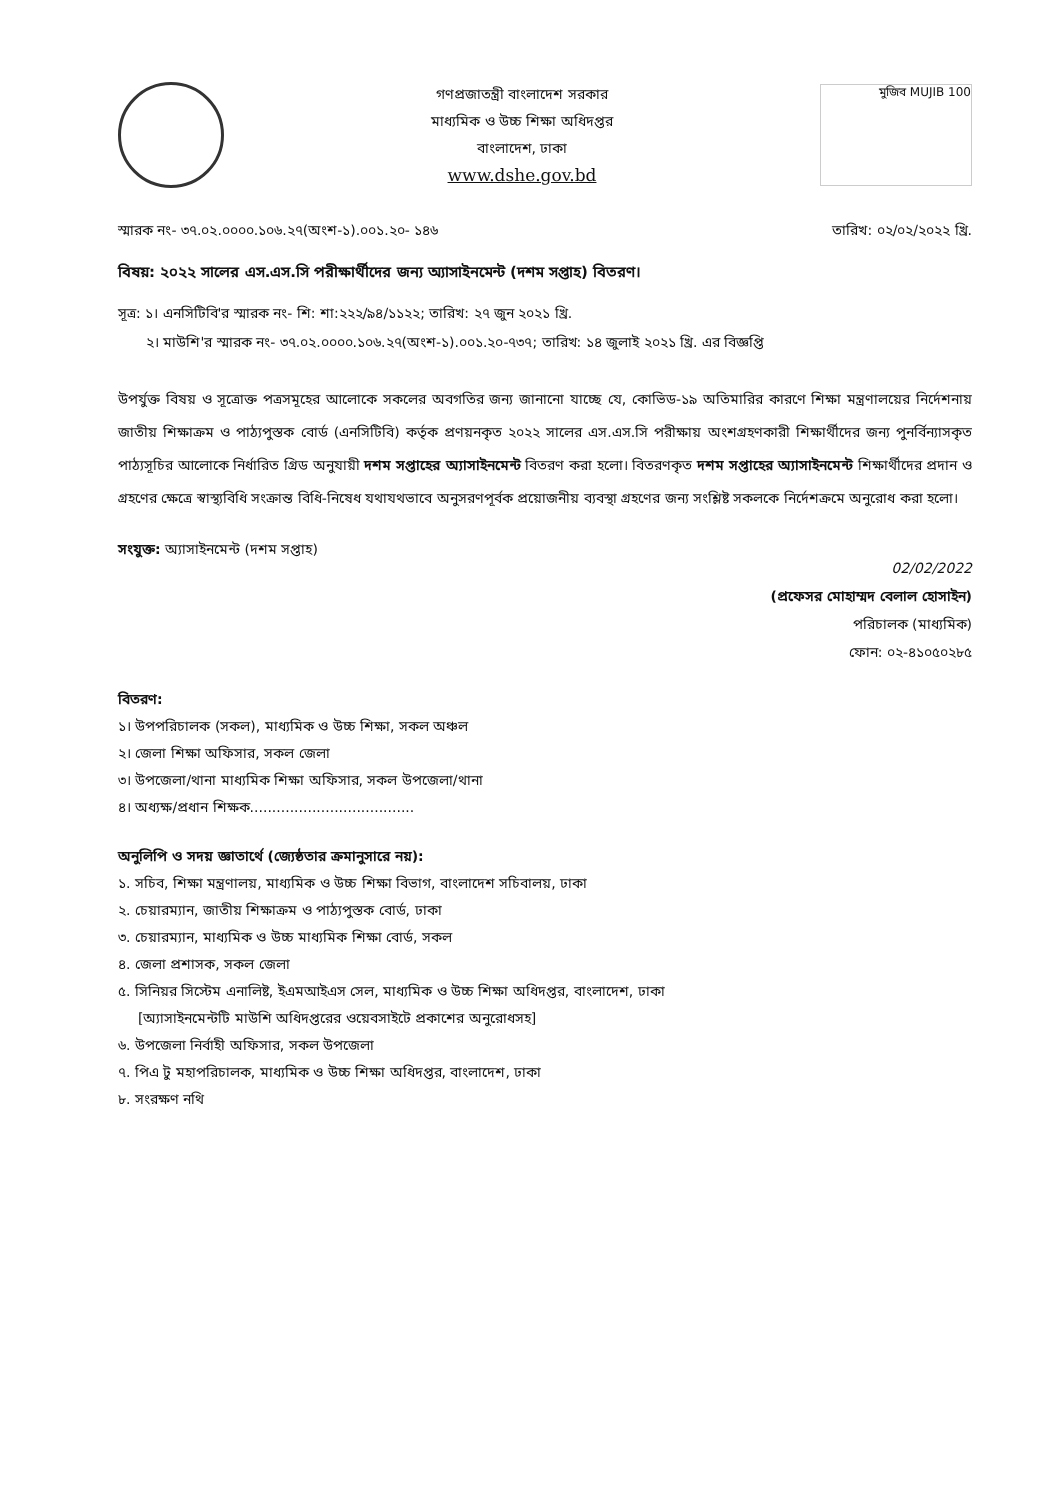গণপ্রজাতন্ত্রী বাংলাদেশ সরকার
মাধ্যমিক ও উচ্চ শিক্ষা অধিদপ্তর
বাংলাদেশ, ঢাকা
www.dshe.gov.bd
মুজিব MUJIB 100
স্মারক নং- ৩৭.০২.০০০০.১০৬.২৭(অংশ-১).০০১.২০- ১৪৬ তারিখ: ০২/০২/২০২২ খ্রি.
বিষয়: ২০২২ সালের এস.এস.সি পরীক্ষার্থীদের জন্য অ্যাসাইনমেন্ট (দশম সপ্তাহ) বিতরণ।
সূত্র: ১। এনসিটিবি'র স্মারক নং- শি: শা:২২২/৯৪/১১২২; তারিখ: ২৭ জুন ২০২১ খ্রি.
২। মাউশি'র স্মারক নং- ৩৭.০২.০০০০.১০৬.২৭(অংশ-১).০০১.২০-৭৩৭; তারিখ: ১৪ জুলাই ২০২১ খ্রি. এর বিজ্ঞপ্তি
উপর্যুক্ত বিষয় ও সূত্রোক্ত পত্রসমূহের আলোকে সকলের অবগতির জন্য জানানো যাচ্ছে যে, কোভিড-১৯ অতিমারির কারণে শিক্ষা মন্ত্রণালয়ের নির্দেশনায় জাতীয় শিক্ষাক্রম ও পাঠ্যপুস্তক বোর্ড (এনসিটিবি) কর্তৃক প্রণয়নকৃত ২০২২ সালের এস.এস.সি পরীক্ষায় অংশগ্রহণকারী শিক্ষার্থীদের জন্য পুনর্বিন্যাসকৃত পাঠ্যসূচির আলোকে নির্ধারিত গ্রিড অনুযায়ী দশম সপ্তাহের অ্যাসাইনমেন্ট বিতরণ করা হলো। বিতরণকৃত দশম সপ্তাহের অ্যাসাইনমেন্ট শিক্ষার্থীদের প্রদান ও গ্রহণের ক্ষেত্রে স্বাস্থ্যবিধি সংক্রান্ত বিধি-নিষেধ যথাযথভাবে অনুসরণপূর্বক প্রয়োজনীয় ব্যবস্থা গ্রহণের জন্য সংশ্লিষ্ট সকলকে নির্দেশক্রমে অনুরোধ করা হলো।
সংযুক্ত: অ্যাসাইনমেন্ট (দশম সপ্তাহ)
02/02/2022
(প্রফেসর মোহাম্মদ বেলাল হোসাইন)
পরিচালক (মাধ্যমিক)
ফোন: ০২-৪১০৫০২৮৫
বিতরণ:
১। উপপরিচালক (সকল), মাধ্যমিক ও উচ্চ শিক্ষা, সকল অঞ্চল
২। জেলা শিক্ষা অফিসার, সকল জেলা
৩। উপজেলা/থানা মাধ্যমিক শিক্ষা অফিসার, সকল উপজেলা/থানা
৪। অধ্যক্ষ/প্রধান শিক্ষক.....................................
অনুলিপি ও সদয় জ্ঞাতার্থে (জ্যেষ্ঠতার ক্রমানুসারে নয়):
১. সচিব, শিক্ষা মন্ত্রণালয়, মাধ্যমিক ও উচ্চ শিক্ষা বিভাগ, বাংলাদেশ সচিবালয়, ঢাকা
২. চেয়ারম্যান, জাতীয় শিক্ষাক্রম ও পাঠ্যপুস্তক বোর্ড, ঢাকা
৩. চেয়ারম্যান, মাধ্যমিক ও উচ্চ মাধ্যমিক শিক্ষা বোর্ড, সকল
৪. জেলা প্রশাসক, সকল জেলা
৫. সিনিয়র সিস্টেম এনালিষ্ট, ইএমআইএস সেল, মাধ্যমিক ও উচ্চ শিক্ষা অধিদপ্তর, বাংলাদেশ, ঢাকা
[অ্যাসাইনমেন্টটি মাউশি অধিদপ্তরের ওয়েবসাইটে প্রকাশের অনুরোধসহ]
৬. উপজেলা নির্বাহী অফিসার, সকল উপজেলা
৭. পিএ টু মহাপরিচালক, মাধ্যমিক ও উচ্চ শিক্ষা অধিদপ্তর, বাংলাদেশ, ঢাকা
৮. সংরক্ষণ নথি